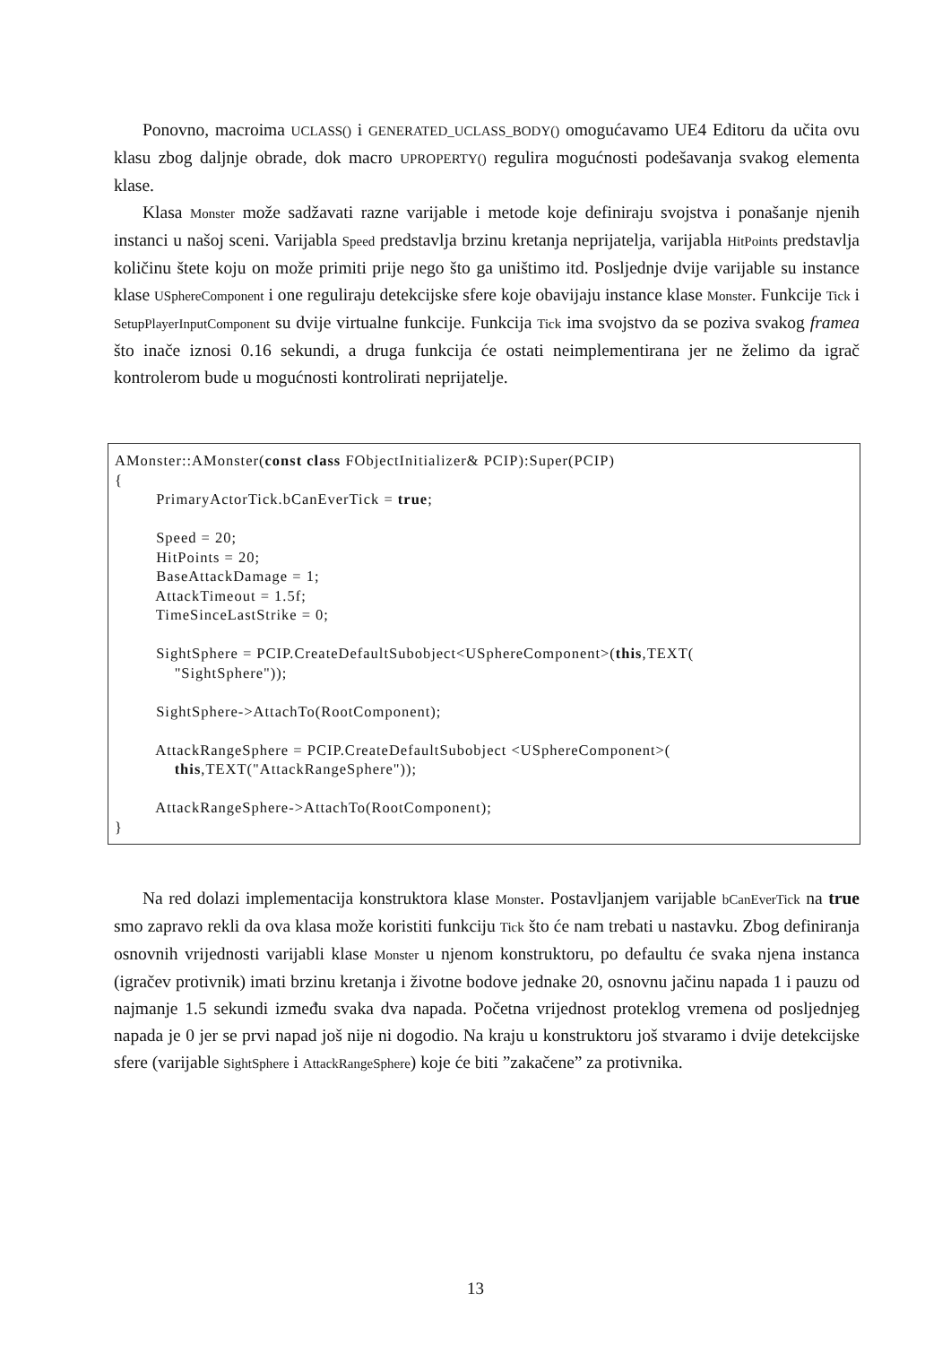Ponovno, macroima UCLASS() i GENERATED_UCLASS_BODY() omogućavamo UE4 Editoru da učita ovu klasu zbog daljnje obrade, dok macro UPROPERTY() regulira mogućnosti podešavanja svakog elementa klase.
Klasa Monster može sadžavati razne varijable i metode koje definiraju svojstva i ponašanje njenih instanci u našoj sceni. Varijabla Speed predstavlja brzinu kretanja neprijatelja, varijabla HitPoints predstavlja količinu štete koju on može primiti prije nego što ga uništimo itd. Posljednje dvije varijable su instance klase USphereComponent i one reguliraju detekcijske sfere koje obavijaju instance klase Monster. Funkcije Tick i SetupPlayerInputComponent su dvije virtualne funkcije. Funkcija Tick ima svojstvo da se poziva svakog framea što inače iznosi 0.16 sekundi, a druga funkcija će ostati neimplementirana jer ne želimo da igrač kontrolerom bude u mogućnosti kontrolirati neprijatelje.
AMonster::AMonster(const class FObjectInitializer& PCIP):Super(PCIP) { PrimaryActorTick.bCanEverTick = true; Speed = 20; HitPoints = 20; BaseAttackDamage = 1; AttackTimeout = 1.5f; TimeSinceLastStrike = 0; SightSphere = PCIP.CreateDefaultSubobject<USphereComponent>(this,TEXT( "SightSphere")); SightSphere->AttachTo(RootComponent); AttackRangeSphere = PCIP.CreateDefaultSubobject <USphereComponent>( this,TEXT("AttackRangeSphere")); AttackRangeSphere->AttachTo(RootComponent); }
Na red dolazi implementacija konstruktora klase Monster. Postavljanjem varijable bCanEverTick na true smo zapravo rekli da ova klasa može koristiti funkciju Tick što će nam trebati u nastavku. Zbog definiranja osnovnih vrijednosti varijabli klase Monster u njenom konstruktoru, po defaultu će svaka njena instanca (igračev protivnik) imati brzinu kretanja i životne bodove jednake 20, osnovnu jačinu napada 1 i pauzu od najmanje 1.5 sekundi između svaka dva napada. Početna vrijednost proteklog vremena od posljednjeg napada je 0 jer se prvi napad još nije ni dogodio. Na kraju u konstruktoru još stvaramo i dvije detekcijske sfere (varijable SightSphere i AttackRangeSphere) koje će biti ”zakačene” za protivnika.
13